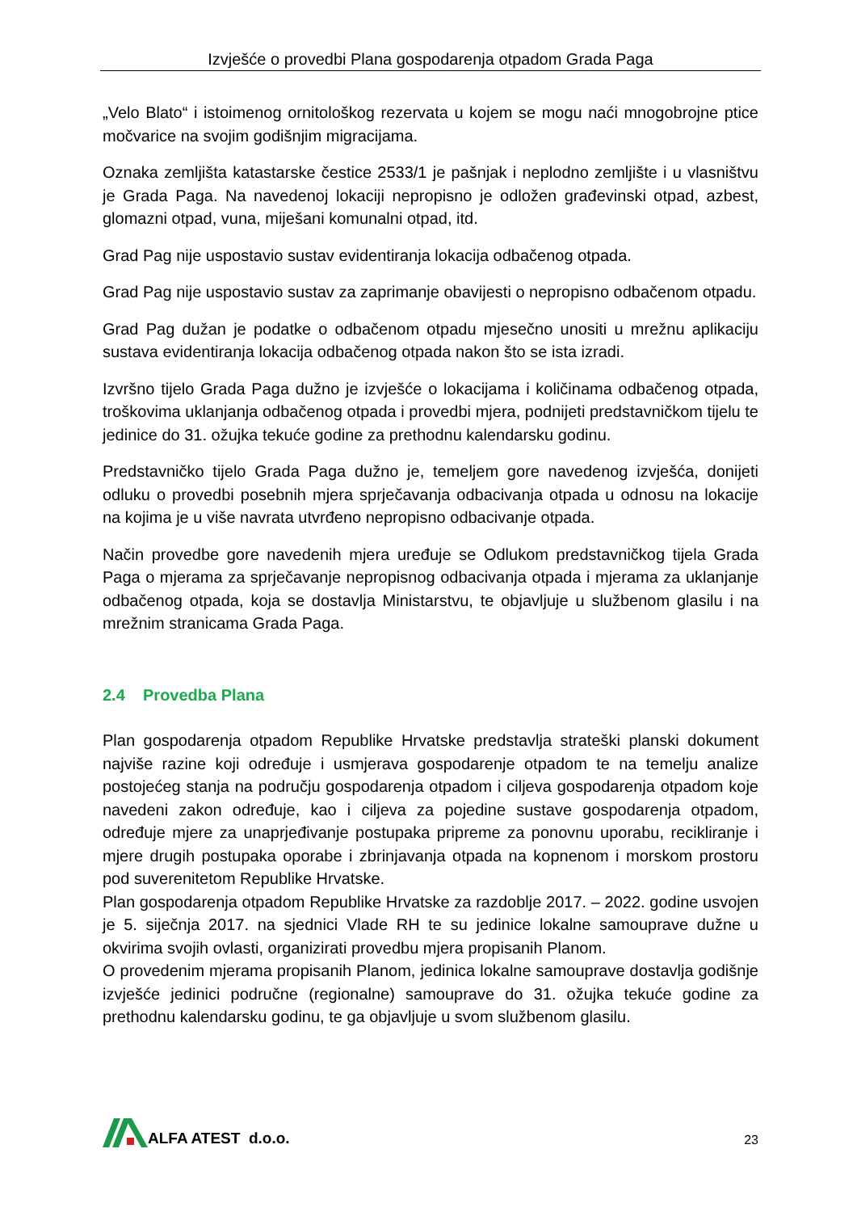Izvješće o provedbi Plana gospodarenja otpadom Grada Paga
„Velo Blato“ i istoimenog ornitološkog rezervata u kojem se mogu naći mnogobrojne ptice močvarice na svojim godišnjim migracijama.
Oznaka zemljišta katastarske čestice 2533/1 je pašnjak i neplodno zemljište i u vlasništvu je Grada Paga. Na navedenoj lokaciji nepropisno je odložen građevinski otpad, azbest, glomazni otpad, vuna, miješani komunalni otpad, itd.
Grad Pag nije uspostavio sustav evidentiranja lokacija odbačenog otpada.
Grad Pag nije uspostavio sustav za zaprimanje obavijesti o nepropisno odbačenom otpadu.
Grad Pag dužan je podatke o odbačenom otpadu mjesečno unositi u mrežnu aplikaciju sustava evidentiranja lokacija odbačenog otpada nakon što se ista izradi.
Izvršno tijelo Grada Paga dužno je izvješće o lokacijama i količinama odbačenog otpada, troškovima uklanjanja odbačenog otpada i provedbi mjera, podnijeti predstavničkom tijelu te jedinice do 31. ožujka tekuće godine za prethodnu kalendarsku godinu.
Predstavničko tijelo Grada Paga dužno je, temeljem gore navedenog izvješća, donijeti odluku o provedbi posebnih mjera sprječavanja odbacivanja otpada u odnosu na lokacije na kojima je u više navrata utvrđeno nepropisno odbacivanje otpada.
Način provedbe gore navedenih mjera uređuje se Odlukom predstavničkog tijela Grada Paga o mjerama za sprječavanje nepropisnog odbacivanja otpada i mjerama za uklanjanje odbačenog otpada, koja se dostavlja Ministarstvu, te objavljuje u službenom glasilu i na mrežnim stranicama Grada Paga.
2.4 Provedba Plana
Plan gospodarenja otpadom Republike Hrvatske predstavlja strateški planski dokument najviše razine koji određuje i usmjerava gospodarenje otpadom te na temelju analize postojećeg stanja na području gospodarenja otpadom i ciljeva gospodarenja otpadom koje navedeni zakon određuje, kao i ciljeva za pojedine sustave gospodarenja otpadom, određuje mjere za unaprjeđivanje postupaka pripreme za ponovnu uporabu, recikliranje i mjere drugih postupaka oporabe i zbrinjavanja otpada na kopnenom i morskom prostoru pod suverenitetom Republike Hrvatske.
Plan gospodarenja otpadom Republike Hrvatske za razdoblje 2017. – 2022. godine usvojen je 5. siječnja 2017. na sjednici Vlade RH te su jedinice lokalne samouprave dužne u okvirima svojih ovlasti, organizirati provedbu mjera propisanih Planom.
O provedenim mjerama propisanih Planom, jedinica lokalne samouprave dostavlja godišnje izvješće jedinici područne (regionalne) samouprave do 31. ožujka tekuće godine za prethodnu kalendarsku godinu, te ga objavljuje u svom službenom glasilu.
ALFA ATEST d.o.o.
23